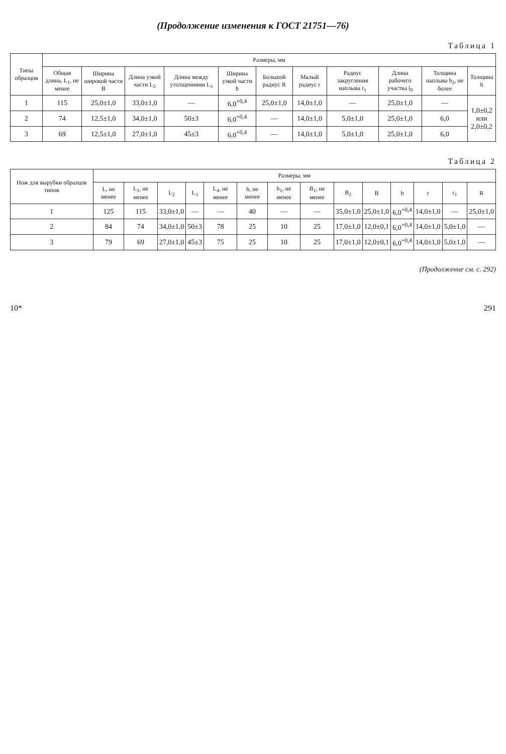(Продолжение изменения к ГОСТ 21751—76)
Таблица 1
| Типы образцов | Размеры, мм | | | | | | | | | | |
| --- | --- | --- | --- | --- | --- | --- | --- | --- | --- | --- | --- |
| | Общая длина, L<sub>1</sub>, не менее | Ширина широкой части B | Длина узкой части L<sub>2</sub> | Длина между утолщениями L<sub>3</sub> | Ширина узкой части b | Большой радиус R | Малый радиус r | Радиус закругления наплыва r<sub>1</sub> | Длина рабочего участка l<sub>0</sub> | Толщина наплыва h<sub>2</sub>, не более | Толщина h |
| 1 | 115 | 25,0±1,0 | 33,0±1,0 | — | 6,0<sup>+0,4</sup> | 25,0±1,0 | 14,0±1,0 | — | 25,0±1,0 | — | 1,0±0,2 или 2,0±0,2 |
| 2 | 74 | 12,5±1,0 | 34,0±1,0 | 50±3 | 6,0<sup>+0,4</sup> | — | 14,0±1,0 | 5,0±1,0 | 25,0±1,0 | 6,0 | |
| 3 | 69 | 12,5±1,0 | 27,0±1,0 | 45±3 | 6,0<sup>+0,4</sup> | — | 14,0±1,0 | 5,0±1,0 | 25,0±1,0 | 6,0 | |
Таблица 2
| Нож для вырубки образцов типов | Размеры, мм | | | | | | | | | | | | | |
| --- | --- | --- | --- | --- | --- | --- | --- | --- | --- | --- | --- | --- | --- | --- |
| | L, не менее | L<sub>1</sub>, не менее | L<sub>2</sub> | L<sub>3</sub> | L<sub>4</sub>, не менее | h, не менее | h<sub>1</sub>, не менее | B<sub>1</sub>, не менее | B<sub>2</sub> | B | b | r | r<sub>1</sub> | R |
| 1 | 125 | 115 | 33,0±1,0 | — | — | 40 | — | — | 35,0±1,0 | 25,0±1,0 | 6,0<sup>+0,4</sup> | 14,0±1,0 | — | 25,0±1,0 |
| 2 | 84 | 74 | 34,0±1,0 | 50±3 | 78 | 25 | 10 | 25 | 17,0±1,0 | 12,0±0,1 | 6,0<sup>+0,4</sup> | 14,0±1,0 | 5,0±1,0 | — |
| 3 | 79 | 69 | 27,0±1,0 | 45±3 | 75 | 25 | 10 | 25 | 17,0±1,0 | 12,0±0,1 | 6,0<sup>+0,4</sup> | 14,0±1,0 | 5,0±1,0 | — |
(Продолжение см. с. 292)
10* 291